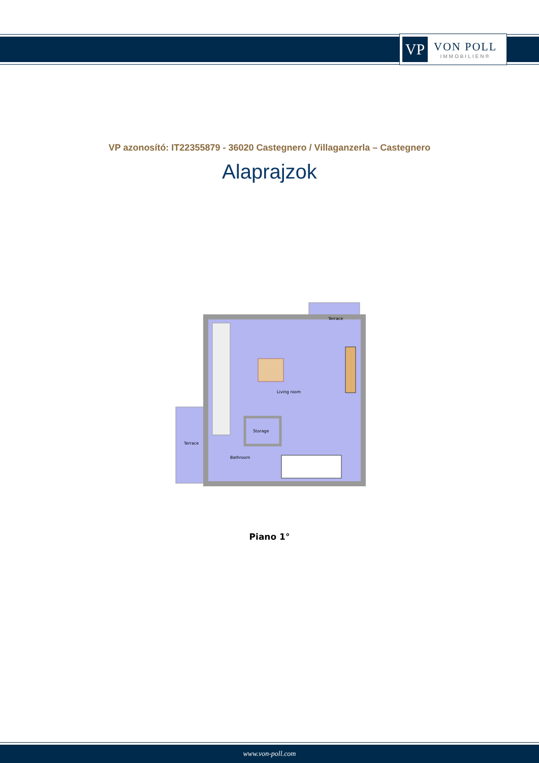VP
VON POLL
IMMOBILIEN®
VP azonosító: IT22355879 - 36020 Castegnero / Villaganzerla – Castegnero
Alaprajzok
Terrace
Living room
Storage
Terrace
Bathroom
Piano 1°
www.von-poll.com